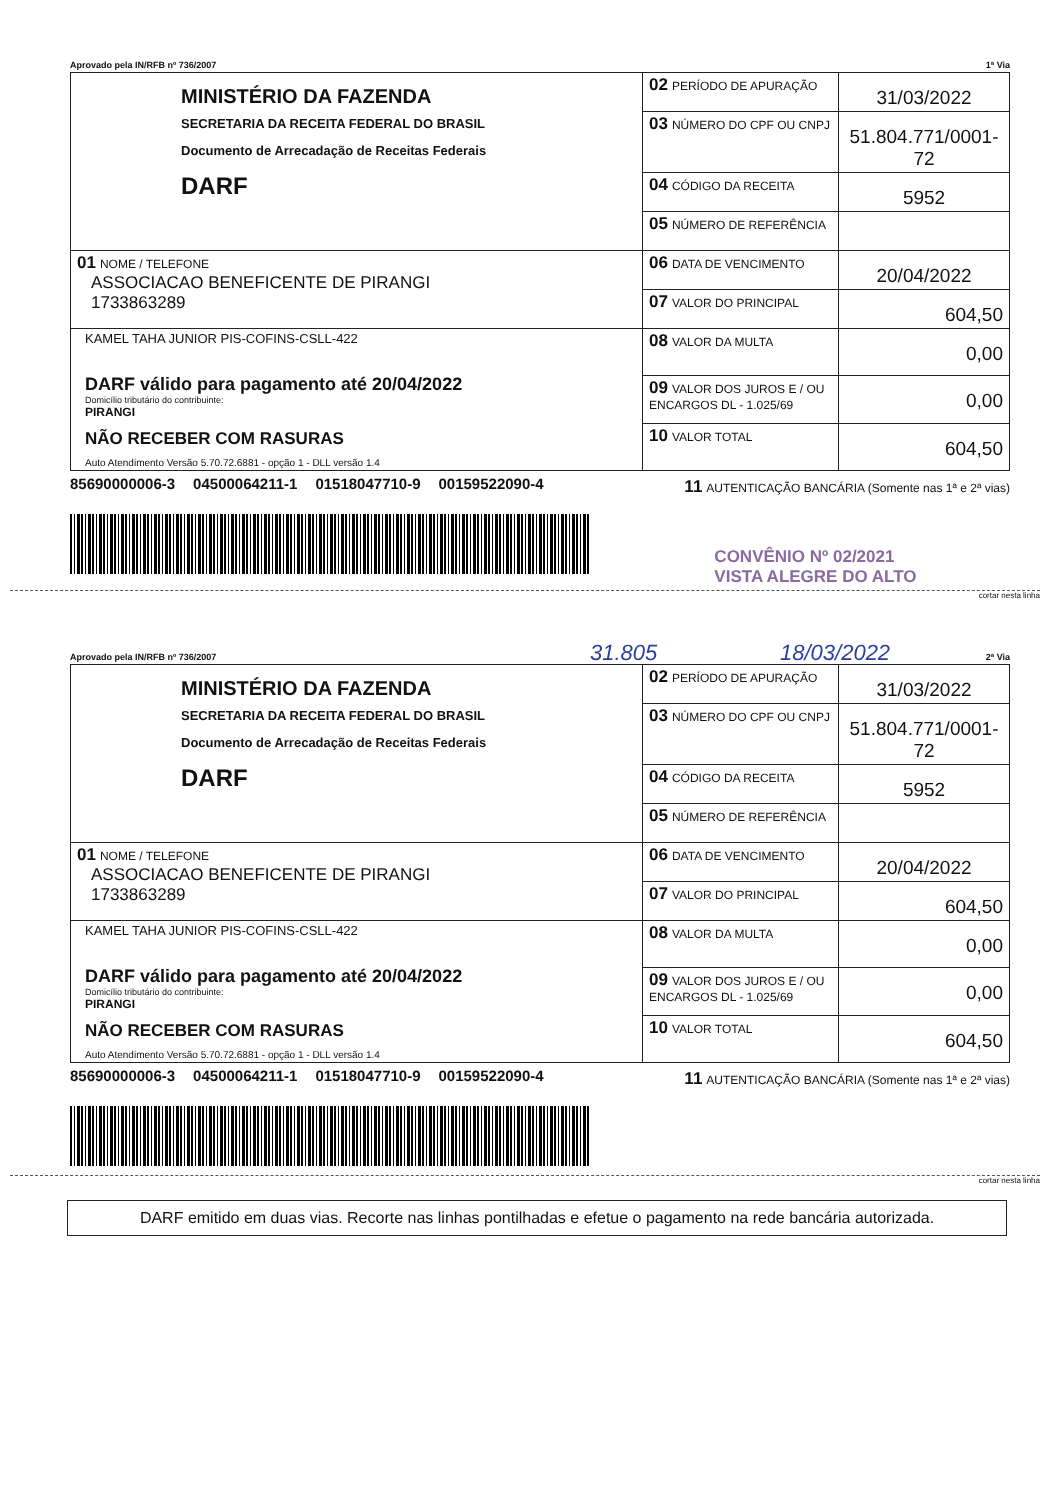Aprovado pela IN/RFB nº 736/2007 1ª Via
| MINISTÉRIO DA FAZENDA SECRETARIA DA RECEITA FEDERAL DO BRASIL Documento de Arrecadação de Receitas Federais DARF | 02 PERÍODO DE APURAÇÃO | 31/03/2022 |
| | 03 NÚMERO DO CPF OU CNPJ | 51.804.771/0001-72 |
| | 04 CÓDIGO DA RECEITA | 5952 |
| | 05 NÚMERO DE REFERÊNCIA | |
| 01 NOME / TELEFONE ASSOCIACAO BENEFICENTE DE PIRANGI 1733863289 | 06 DATA DE VENCIMENTO | 20/04/2022 |
| | 07 VALOR DO PRINCIPAL | 604,50 |
| KAMEL TAHA JUNIOR PIS-COFINS-CSLL-422 DARF válido para pagamento até 20/04/2022 Domicílio tributário do contribuinte: PIRANGI NÃO RECEBER COM RASURAS Auto Atendimento Versão 5.70.72.6881 - opção 1 - DLL versão 1.4 | 08 VALOR DA MULTA | 0,00 |
| | 09 VALOR DOS JUROS E / OU ENCARGOS DL - 1.025/69 | 0,00 |
| | 10 VALOR TOTAL | 604,50 |
85690000006-3 04500064211-1 01518047710-9 00159522090-4
11 AUTENTICAÇÃO BANCÁRIA (Somente nas 1ª e 2ª vias)
CONVÊNIO Nº 02/2021
VISTA ALEGRE DO ALTO
cortar nesta linha
31.805 18/03/2022
Aprovado pela IN/RFB nº 736/2007 2ª Via
| MINISTÉRIO DA FAZENDA SECRETARIA DA RECEITA FEDERAL DO BRASIL Documento de Arrecadação de Receitas Federais DARF | 02 PERÍODO DE APURAÇÃO | 31/03/2022 |
| | 03 NÚMERO DO CPF OU CNPJ | 51.804.771/0001-72 |
| | 04 CÓDIGO DA RECEITA | 5952 |
| | 05 NÚMERO DE REFERÊNCIA | |
| 01 NOME / TELEFONE ASSOCIACAO BENEFICENTE DE PIRANGI 1733863289 | 06 DATA DE VENCIMENTO | 20/04/2022 |
| | 07 VALOR DO PRINCIPAL | 604,50 |
| KAMEL TAHA JUNIOR PIS-COFINS-CSLL-422 DARF válido para pagamento até 20/04/2022 Domicílio tributário do contribuinte: PIRANGI NÃO RECEBER COM RASURAS Auto Atendimento Versão 5.70.72.6881 - opção 1 - DLL versão 1.4 | 08 VALOR DA MULTA | 0,00 |
| | 09 VALOR DOS JUROS E / OU ENCARGOS DL - 1.025/69 | 0,00 |
| | 10 VALOR TOTAL | 604,50 |
85690000006-3 04500064211-1 01518047710-9 00159522090-4
11 AUTENTICAÇÃO BANCÁRIA (Somente nas 1ª e 2ª vias)
cortar nesta linha
DARF emitido em duas vias. Recorte nas linhas pontilhadas e efetue o pagamento na rede bancária autorizada.